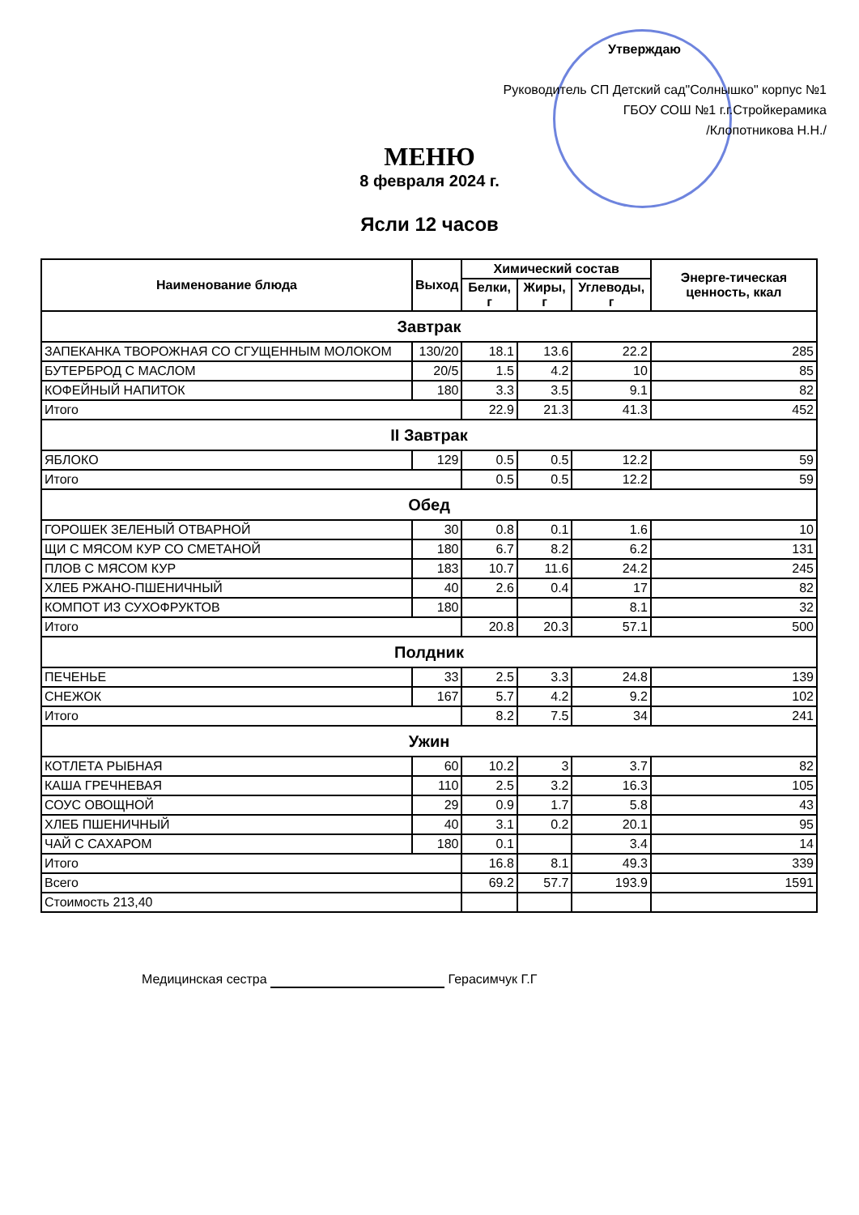Утверждаю
Руководитель СП Детский сад"Солнышко" корпус №1
ГБОУ СОШ №1 г.г.Стройкерамика
/Клопотникова Н.Н./
МЕНЮ
8 февраля 2024 г.
Ясли 12 часов
| Наименование блюда | Выход | Химический состав | | | Энерге-тическая ценность, ккал |
| --- | --- | --- | --- | --- | --- |
| | | Белки, г | Жиры, г | Углеводы, г | |
| Завтрак | | | | | |
| ЗАПЕКАНКА ТВОРОЖНАЯ СО СГУЩЕННЫМ МОЛОКОМ | 130/20 | 18.1 | 13.6 | 22.2 | 285 |
| БУТЕРБРОД С МАСЛОМ | 20/5 | 1.5 | 4.2 | 10 | 85 |
| КОФЕЙНЫЙ НАПИТОК | 180 | 3.3 | 3.5 | 9.1 | 82 |
| Итого | | 22.9 | 21.3 | 41.3 | 452 |
| II Завтрак | | | | | |
| ЯБЛОКО | 129 | 0.5 | 0.5 | 12.2 | 59 |
| Итого | | 0.5 | 0.5 | 12.2 | 59 |
| Обед | | | | | |
| ГОРОШЕК ЗЕЛЕНЫЙ ОТВАРНОЙ | 30 | 0.8 | 0.1 | 1.6 | 10 |
| ЩИ С МЯСОМ КУР СО СМЕТАНОЙ | 180 | 6.7 | 8.2 | 6.2 | 131 |
| ПЛОВ С МЯСОМ КУР | 183 | 10.7 | 11.6 | 24.2 | 245 |
| ХЛЕБ РЖАНО-ПШЕНИЧНЫЙ | 40 | 2.6 | 0.4 | 17 | 82 |
| КОМПОТ ИЗ СУХОФРУКТОВ | 180 | | | 8.1 | 32 |
| Итого | | 20.8 | 20.3 | 57.1 | 500 |
| Полдник | | | | | |
| ПЕЧЕНЬЕ | 33 | 2.5 | 3.3 | 24.8 | 139 |
| СНЕЖОК | 167 | 5.7 | 4.2 | 9.2 | 102 |
| Итого | | 8.2 | 7.5 | 34 | 241 |
| Ужин | | | | | |
| КОТЛЕТА РЫБНАЯ | 60 | 10.2 | 3 | 3.7 | 82 |
| КАША ГРЕЧНЕВАЯ | 110 | 2.5 | 3.2 | 16.3 | 105 |
| СОУС ОВОЩНОЙ | 29 | 0.9 | 1.7 | 5.8 | 43 |
| ХЛЕБ ПШЕНИЧНЫЙ | 40 | 3.1 | 0.2 | 20.1 | 95 |
| ЧАЙ С САХАРОМ | 180 | 0.1 | | 3.4 | 14 |
| Итого | | 16.8 | 8.1 | 49.3 | 339 |
| Всего | | 69.2 | 57.7 | 193.9 | 1591 |
| Стоимость 213,40 | | | | | |
Медицинская сестра Герасимчук Г.Г